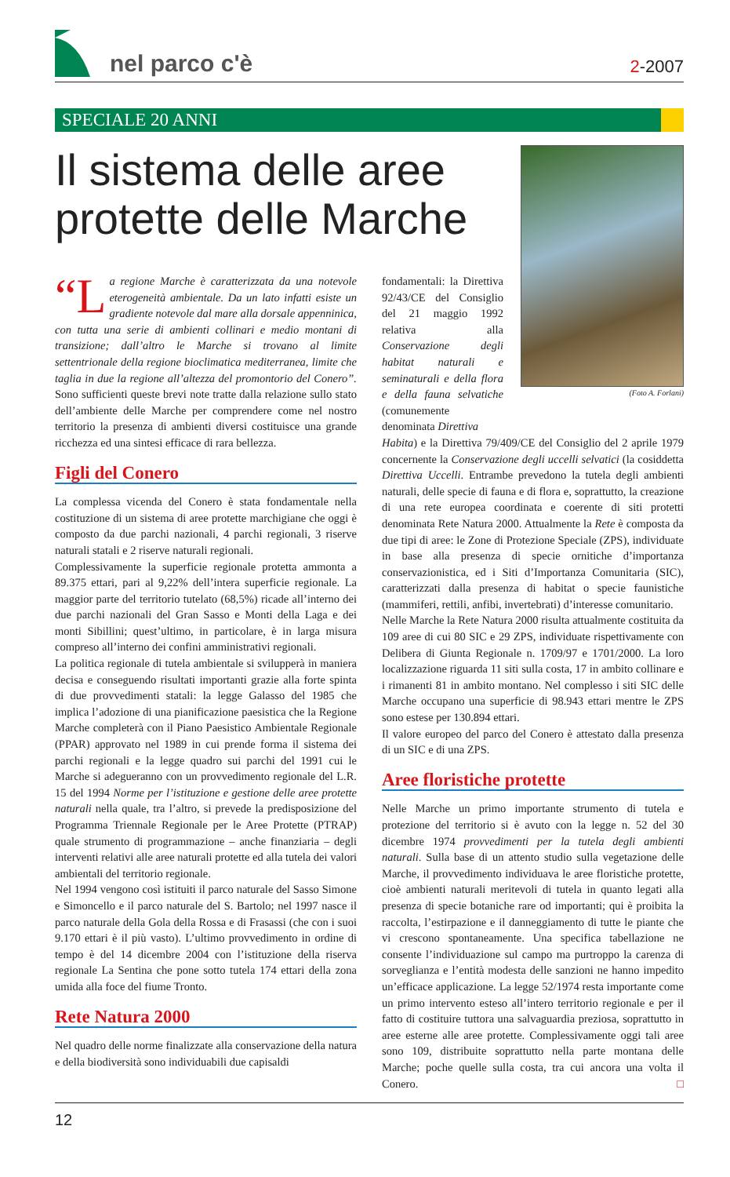nel parco c'è
2-2007
SPECIALE 20 ANNI
Il sistema delle aree protette delle Marche
(Foto A. Forlani)
“L a regione Marche è caratterizzata da una notevole eterogeneità ambientale. Da un lato infatti esiste un gradiente notevole dal mare alla dorsale appenninica, con tutta una serie di ambienti collinari e medio montani di transizione; dall’altro le Marche si trovano al limite settentrionale della regione bioclimatica mediterranea, limite che taglia in due la regione all’altezza del promontorio del Conero”. Sono sufficienti queste brevi note tratte dalla relazione sullo stato dell’ambiente delle Marche per comprendere come nel nostro territorio la presenza di ambienti diversi costituisce una grande ricchezza ed una sintesi efficace di rara bellezza.
Figli del Conero
La complessa vicenda del Conero è stata fondamentale nella costituzione di un sistema di aree protette marchigiane che oggi è composto da due parchi nazionali, 4 parchi regionali, 3 riserve naturali statali e 2 riserve naturali regionali.
Complessivamente la superficie regionale protetta ammonta a 89.375 ettari, pari al 9,22% dell’intera superficie regionale. La maggior parte del territorio tutelato (68,5%) ricade all’interno dei due parchi nazionali del Gran Sasso e Monti della Laga e dei monti Sibillini; quest’ultimo, in particolare, è in larga misura compreso all’interno dei confini amministrativi regionali.
La politica regionale di tutela ambientale si svilupperà in maniera decisa e conseguendo risultati importanti grazie alla forte spinta di due provvedimenti statali: la legge Galasso del 1985 che implica l’adozione di una pianificazione paesistica che la Regione Marche completerà con il Piano Paesistico Ambientale Regionale (PPAR) approvato nel 1989 in cui prende forma il sistema dei parchi regionali e la legge quadro sui parchi del 1991 cui le Marche si adegueranno con un provvedimento regionale del L.R. 15 del 1994 Norme per l’istituzione e gestione delle aree protette naturali nella quale, tra l’altro, si prevede la predisposizione del Programma Triennale Regionale per le Aree Protette (PTRAP) quale strumento di programmazione – anche finanziaria – degli interventi relativi alle aree naturali protette ed alla tutela dei valori ambientali del territorio regionale.
Nel 1994 vengono così istituiti il parco naturale del Sasso Simone e Simoncello e il parco naturale del S. Bartolo; nel 1997 nasce il parco naturale della Gola della Rossa e di Frasassi (che con i suoi 9.170 ettari è il più vasto). L’ultimo provvedimento in ordine di tempo è del 14 dicembre 2004 con l’istituzione della riserva regionale La Sentina che pone sotto tutela 174 ettari della zona umida alla foce del fiume Tronto.
Rete Natura 2000
Nel quadro delle norme finalizzate alla conservazione della natura e della biodiversità sono individuabili due capisaldi
fondamentali: la Direttiva 92/43/CE del Consiglio del 21 maggio 1992 relativa alla Conservazione degli habitat naturali e seminaturali e della flora e della fauna selvatiche (comunemente denominata Direttiva
Habita) e la Direttiva 79/409/CE del Consiglio del 2 aprile 1979 concernente la Conservazione degli uccelli selvatici (la cosiddetta Direttiva Uccelli. Entrambe prevedono la tutela degli ambienti naturali, delle specie di fauna e di flora e, soprattutto, la creazione di una rete europea coordinata e coerente di siti protetti denominata Rete Natura 2000. Attualmente la Rete è composta da due tipi di aree: le Zone di Protezione Speciale (ZPS), individuate in base alla presenza di specie ornitiche d’importanza conservazionistica, ed i Siti d’Importanza Comunitaria (SIC), caratterizzati dalla presenza di habitat o specie faunistiche (mammiferi, rettili, anfibi, invertebrati) d’interesse comunitario.
Nelle Marche la Rete Natura 2000 risulta attualmente costituita da 109 aree di cui 80 SIC e 29 ZPS, individuate rispettivamente con Delibera di Giunta Regionale n. 1709/97 e 1701/2000. La loro localizzazione riguarda 11 siti sulla costa, 17 in ambito collinare e i rimanenti 81 in ambito montano. Nel complesso i siti SIC delle Marche occupano una superficie di 98.943 ettari mentre le ZPS sono estese per 130.894 ettari.
Il valore europeo del parco del Conero è attestato dalla presenza di un SIC e di una ZPS.
Aree floristiche protette
Nelle Marche un primo importante strumento di tutela e protezione del territorio si è avuto con la legge n. 52 del 30 dicembre 1974 provvedimenti per la tutela degli ambienti naturali. Sulla base di un attento studio sulla vegetazione delle Marche, il provvedimento individuava le aree floristiche protette, cioè ambienti naturali meritevoli di tutela in quanto legati alla presenza di specie botaniche rare od importanti; qui è proibita la raccolta, l’estirpazione e il danneggiamento di tutte le piante che vi crescono spontaneamente. Una specifica tabellazione ne consente l’individuazione sul campo ma purtroppo la carenza di sorveglianza e l’entità modesta delle sanzioni ne hanno impedito un’efficace applicazione. La legge 52/1974 resta importante come un primo intervento esteso all’intero territorio regionale e per il fatto di costituire tuttora una salvaguardia preziosa, soprattutto in aree esterne alle aree protette. Complessivamente oggi tali aree sono 109, distribuite soprattutto nella parte montana delle Marche; poche quelle sulla costa, tra cui ancora una volta il Conero. □
12